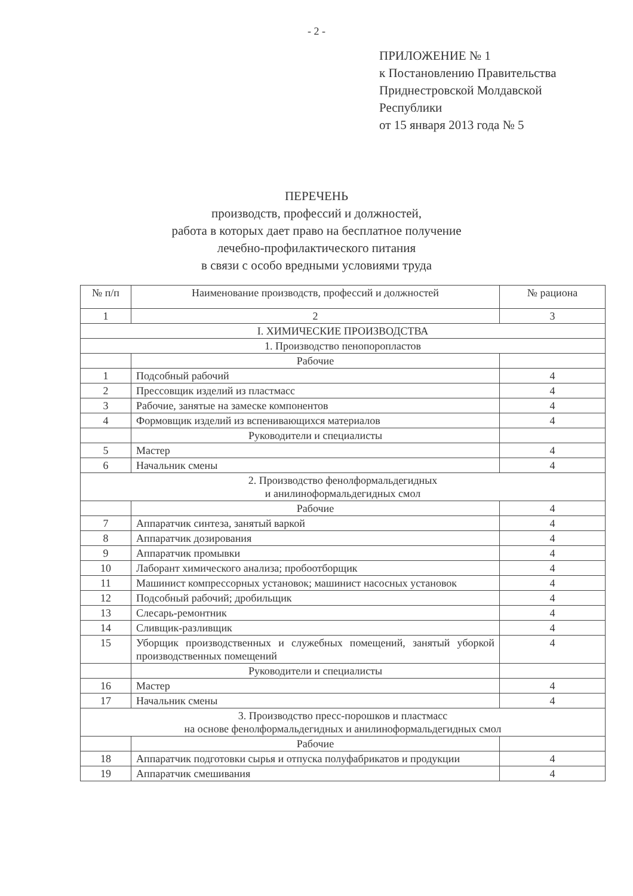- 2 -
ПРИЛОЖЕНИЕ № 1
к Постановлению Правительства
Приднестровской Молдавской
Республики
от 15 января 2013 года № 5
ПЕРЕЧЕНЬ
производств, профессий и должностей,
работа в которых дает право на бесплатное получение
лечебно-профилактического питания
в связи с особо вредными условиями труда
| № п/п | Наименование производств, профессий и должностей | № рациона |
| --- | --- | --- |
| 1 | 2 | 3 |
| I. ХИМИЧЕСКИЕ ПРОИЗВОДСТВА | | |
| 1. Производство пенопоропластов | | |
| | Рабочие | |
| 1 | Подсобный рабочий | 4 |
| 2 | Прессовщик изделий из пластмасс | 4 |
| 3 | Рабочие, занятые на замеске компонентов | 4 |
| 4 | Формовщик изделий из вспенивающихся материалов | 4 |
| | Руководители и специалисты | |
| 5 | Мастер | 4 |
| 6 | Начальник смены | 4 |
| 2. Производство фенолформальдегидных и анилиноформальдегидных смол | | |
| | Рабочие | 4 |
| 7 | Аппаратчик синтеза, занятый варкой | 4 |
| 8 | Аппаратчик дозирования | 4 |
| 9 | Аппаратчик промывки | 4 |
| 10 | Лаборант химического анализа; пробоотборщик | 4 |
| 11 | Машинист компрессорных установок; машинист насосных установок | 4 |
| 12 | Подсобный рабочий; дробильщик | 4 |
| 13 | Слесарь-ремонтник | 4 |
| 14 | Сливщик-разливщик | 4 |
| 15 | Уборщик производственных и служебных помещений, занятый уборкой производственных помещений | 4 |
| | Руководители и специалисты | |
| 16 | Мастер | 4 |
| 17 | Начальник смены | 4 |
| 3. Производство пресс-порошков и пластмасс на основе фенолформальдегидных и анилиноформальдегидных смол | | |
| | Рабочие | |
| 18 | Аппаратчик подготовки сырья и отпуска полуфабрикатов и продукции | 4 |
| 19 | Аппаратчик смешивания | 4 |